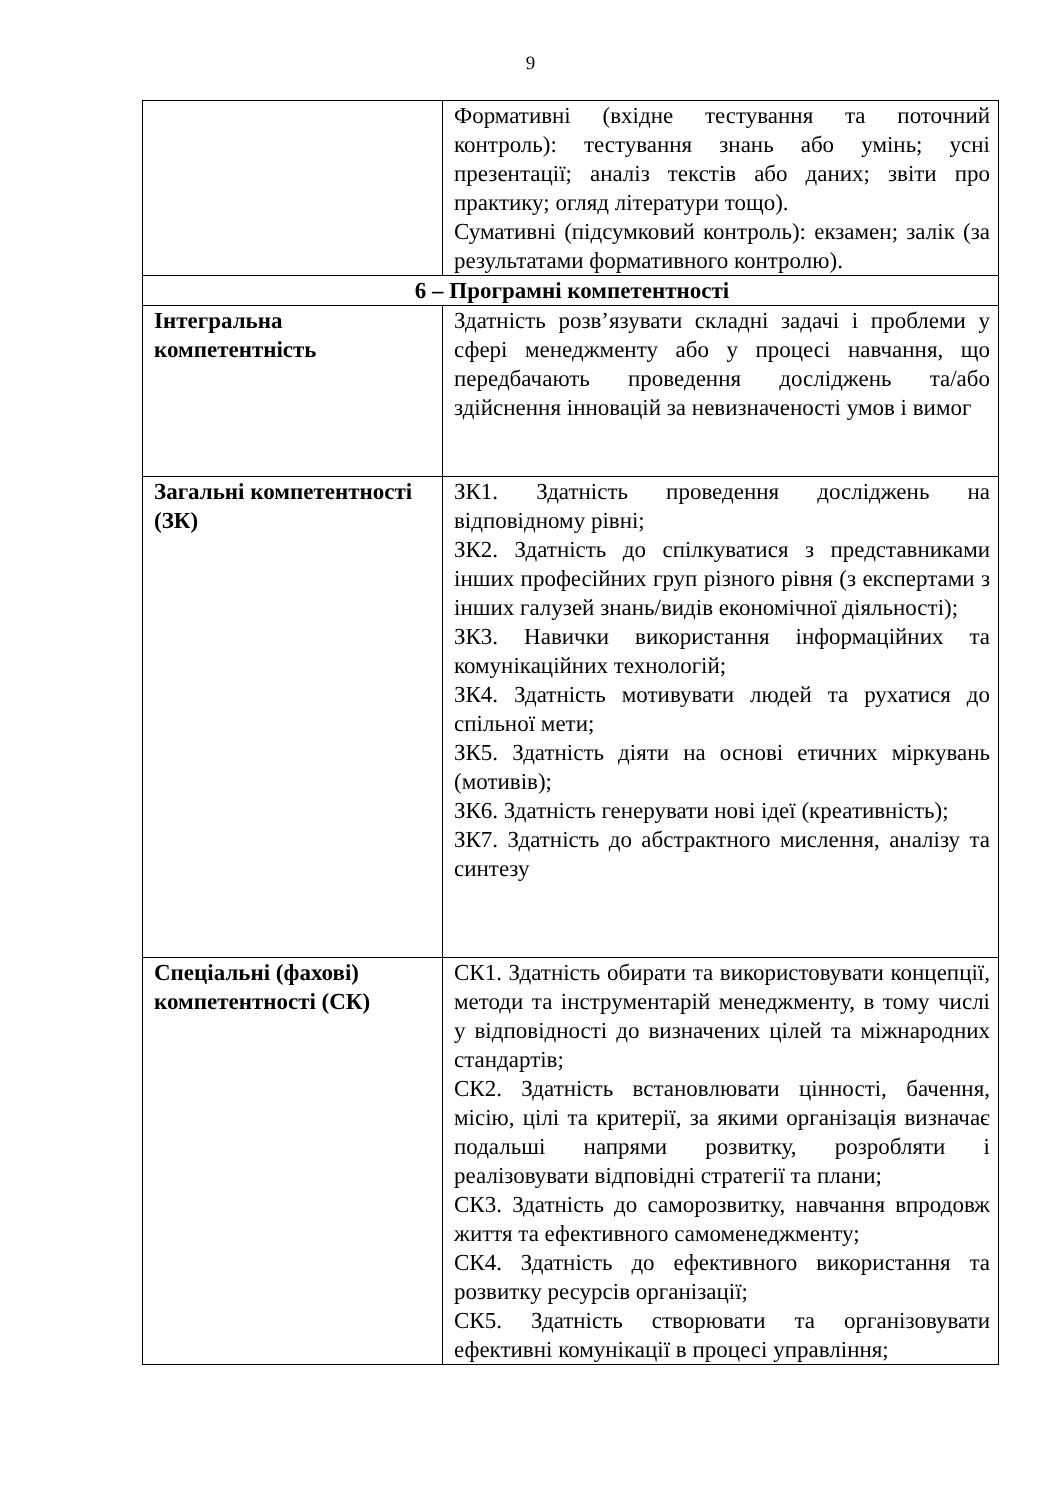9
| | Формативні (вхідне тестування та поточний контроль): тестування знань або умінь; усні презентації; аналіз текстів або даних; звіти про практику; огляд літератури тощо). Сумативні (підсумковий контроль): екзамен; залік (за результатами формативного контролю). |
| 6 – Програмні компетентності | |
| Інтегральна компетентність | Здатність розв’язувати складні задачі і проблеми у сфері менеджменту або у процесі навчання, що передбачають проведення досліджень та/або здійснення інновацій за невизначеності умов і вимог |
| Загальні компетентності (ЗК) | ЗК1. Здатність проведення досліджень на відповідному рівні; ЗК2. Здатність до спілкуватися з представниками інших професійних груп різного рівня (з експертами з інших галузей знань/видів економічної діяльності); ЗК3. Навички використання інформаційних та комунікаційних технологій; ЗК4. Здатність мотивувати людей та рухатися до спільної мети; ЗК5. Здатність діяти на основі етичних міркувань (мотивів); ЗК6. Здатність генерувати нові ідеї (креативність); ЗК7. Здатність до абстрактного мислення, аналізу та синтезу |
| Спеціальні (фахові) компетентності (СК) | СК1. Здатність обирати та використовувати концепції, методи та інструментарій менеджменту, в тому числі у відповідності до визначених цілей та міжнародних стандартів; СК2. Здатність встановлювати цінності, бачення, місію, цілі та критерії, за якими організація визначає подальші напрями розвитку, розробляти і реалізовувати відповідні стратегії та плани; СК3. Здатність до саморозвитку, навчання впродовж життя та ефективного самоменеджменту; СК4. Здатність до ефективного використання та розвитку ресурсів організації; СК5. Здатність створювати та організовувати ефективні комунікації в процесі управління; |